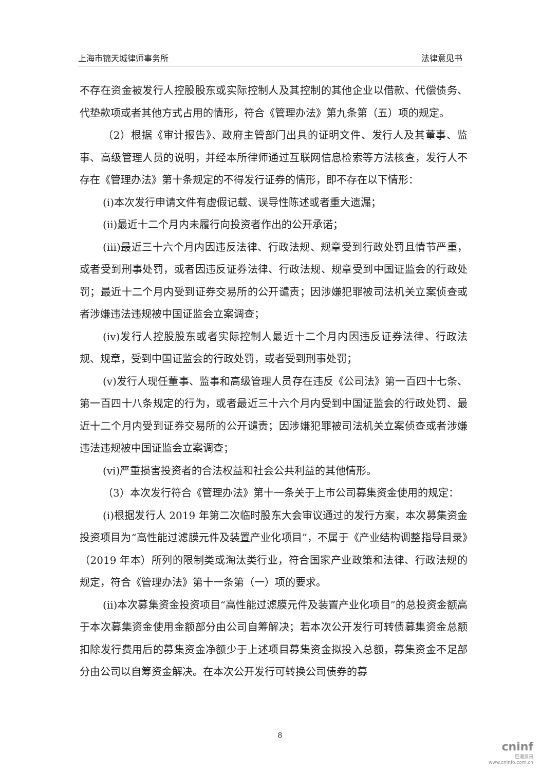上海市锦天城律师事务所 法律意见书
不存在资金被发行人控股股东或实际控制人及其控制的其他企业以借款、代偿债务、代垫款项或者其他方式占用的情形，符合《管理办法》第九条第（五）项的规定。
（2）根据《审计报告》、政府主管部门出具的证明文件、发行人及其董事、监事、高级管理人员的说明，并经本所律师通过互联网信息检索等方法核查，发行人不存在《管理办法》第十条规定的不得发行证券的情形，即不存在以下情形：
(i)本次发行申请文件有虚假记载、误导性陈述或者重大遗漏；
(ii)最近十二个月内未履行向投资者作出的公开承诺；
(iii)最近三十六个月内因违反法律、行政法规、规章受到行政处罚且情节严重，或者受到刑事处罚，或者因违反证券法律、行政法规、规章受到中国证监会的行政处罚；最近十二个月内受到证券交易所的公开谴责；因涉嫌犯罪被司法机关立案侦查或者涉嫌违法违规被中国证监会立案调查；
(iv)发行人控股股东或者实际控制人最近十二个月内因违反证券法律、行政法规、规章，受到中国证监会的行政处罚，或者受到刑事处罚；
(v)发行人现任董事、监事和高级管理人员存在违反《公司法》第一百四十七条、第一百四十八条规定的行为，或者最近三十六个月内受到中国证监会的行政处罚、最近十二个月内受到证券交易所的公开谴责；因涉嫌犯罪被司法机关立案侦查或者涉嫌违法违规被中国证监会立案调查；
(vi)严重损害投资者的合法权益和社会公共利益的其他情形。
（3）本次发行符合《管理办法》第十一条关于上市公司募集资金使用的规定：
(i)根据发行人 2019 年第二次临时股东大会审议通过的发行方案，本次募集资金投资项目为“高性能过滤膜元件及装置产业化项目”，不属于《产业结构调整指导目录》（2019 年本）所列的限制类或淘汰类行业，符合国家产业政策和法律、行政法规的规定，符合《管理办法》第十一条第（一）项的要求。
(ii)本次募集资金投资项目“高性能过滤膜元件及装置产业化项目”的总投资金额高于本次募集资金使用金额部分由公司自筹解决；若本次公开发行可转债募集资金总额扣除发行费用后的募集资金净额少于上述项目募集资金拟投入总额，募集资金不足部分由公司以自筹资金解决。在本次公开发行可转换公司债券的募
8
cninf
巨潮资讯
www.cninfo.com.cn